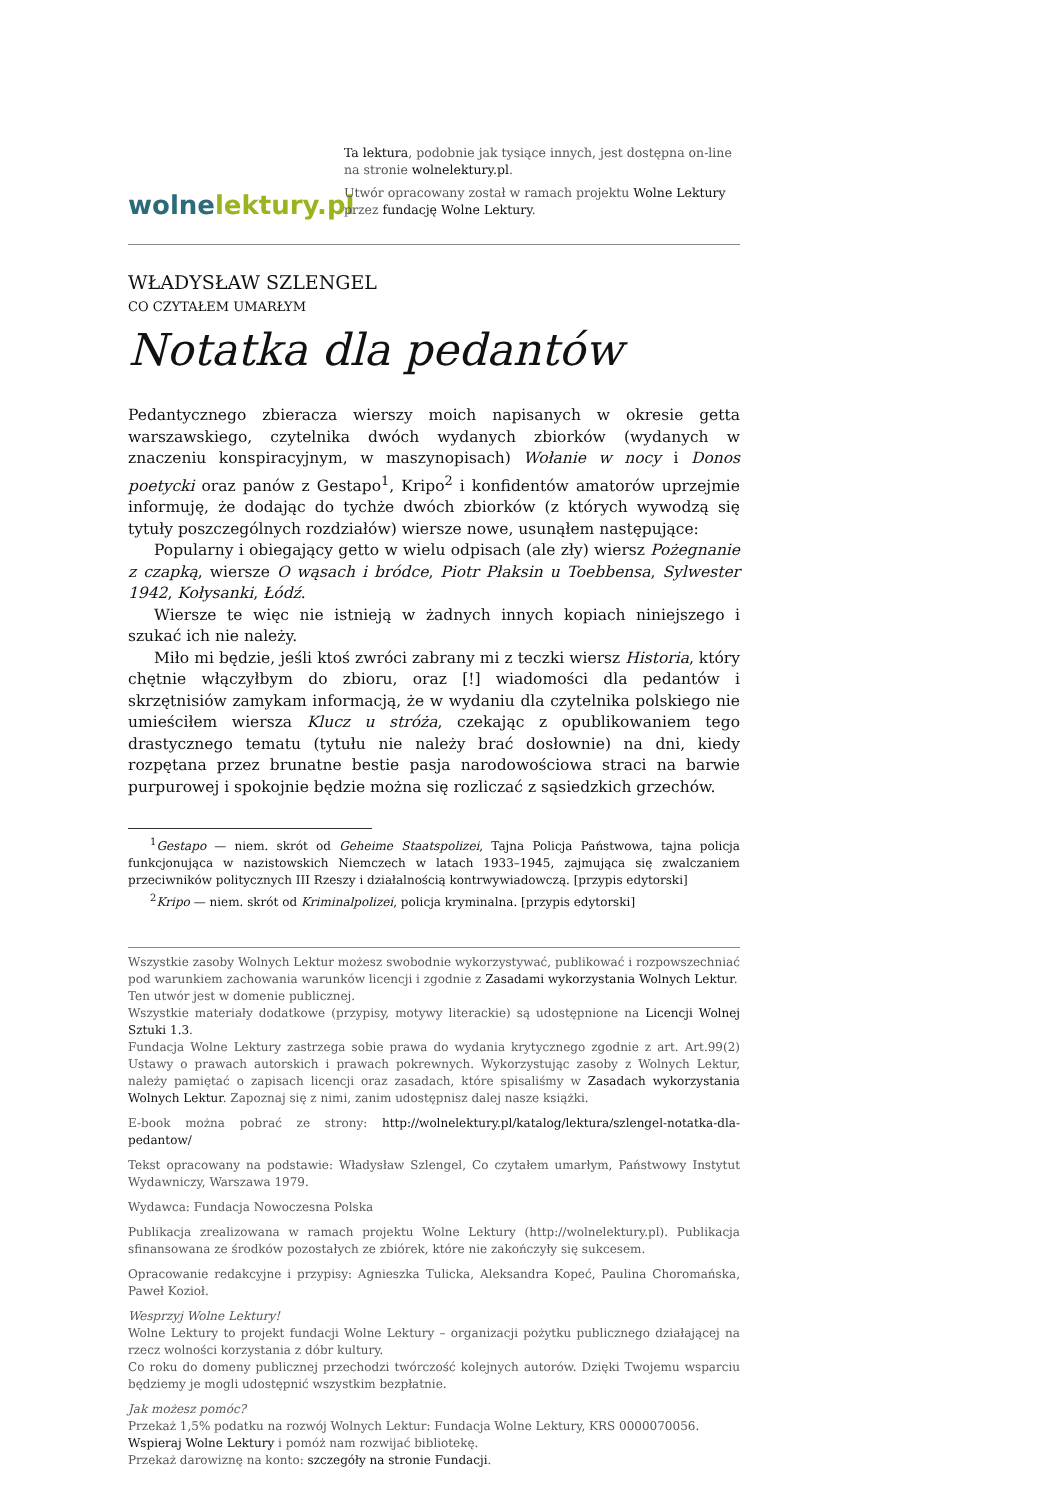wolnelektury.pl
Ta lektura, podobnie jak tysiące innych, jest dostępna on-line na stronie wolnelektury.pl.
Utwór opracowany został w ramach projektu Wolne Lektury przez fundację Wolne Lektury.
WŁADYSŁAW SZLENGEL
CO CZYTAŁEM UMARŁYM
Notatka dla pedantów
Pedantycznego zbieracza wierszy moich napisanych w okresie getta warszawskiego, czytelnika dwóch wydanych zbiorków (wydanych w znaczeniu konspiracyjnym, w maszynopisach) Wołanie w nocy i Donos poetycki oraz panów z Gestapo<sup>1</sup>, Kripo<sup>2</sup> i konfidentów amatorów uprzejmie informuję, że dodając do tychże dwóch zbiorków (z których wywodzą się tytuły poszczególnych rozdziałów) wiersze nowe, usunąłem następujące:
Popularny i obiegający getto w wielu odpisach (ale zły) wiersz Pożegnanie z czapką, wiersze O wąsach i bródce, Piotr Płaksin u Toebbensa, Sylwester 1942, Kołysanki, Łódź.
Wiersze te więc nie istnieją w żadnych innych kopiach niniejszego i szukać ich nie należy.
Miło mi będzie, jeśli ktoś zwróci zabrany mi z teczki wiersz Historia, który chętnie włączyłbym do zbioru, oraz [!] wiadomości dla pedantów i skrzętnisiów zamykam informacją, że w wydaniu dla czytelnika polskiego nie umieściłem wiersza Klucz u stróża, czekając z opublikowaniem tego drastycznego tematu (tytułu nie należy brać dosłownie) na dni, kiedy rozpętana przez brunatne bestie pasja narodowościowa straci na barwie purpurowej i spokojnie będzie można się rozliczać z sąsiedzkich grzechów.
<sup>1</sup> Gestapo — niem. skrót od Geheime Staatspolizei, Tajna Policja Państwowa, tajna policja funkcjonująca w nazistowskich Niemczech w latach 1933–1945, zajmująca się zwalczaniem przeciwników politycznych III Rzeszy i działalnością kontrwywiadowczą. [przypis edytorski]
<sup>2</sup> Kripo — niem. skrót od Kriminalpolizei, policja kryminalna. [przypis edytorski]
Wszystkie zasoby Wolnych Lektur możesz swobodnie wykorzystywać, publikować i rozpowszechniać pod warunkiem zachowania warunków licencji i zgodnie z Zasadami wykorzystania Wolnych Lektur.
Ten utwór jest w domenie publicznej.
Wszystkie materiały dodatkowe (przypisy, motywy literackie) są udostępnione na Licencji Wolnej Sztuki 1.3.
Fundacja Wolne Lektury zastrzega sobie prawa do wydania krytycznego zgodnie z art. Art.99(2) Ustawy o prawach autorskich i prawach pokrewnych. Wykorzystując zasoby z Wolnych Lektur, należy pamiętać o zapisach licencji oraz zasadach, które spisaliśmy w Zasadach wykorzystania Wolnych Lektur. Zapoznaj się z nimi, zanim udostępnisz dalej nasze książki.
E-book można pobrać ze strony: http://wolnelektury.pl/katalog/lektura/szlengel-notatka-dla-pedantow/
Tekst opracowany na podstawie: Władysław Szlengel, Co czytałem umarłym, Państwowy Instytut Wydawniczy, Warszawa 1979.
Wydawca: Fundacja Nowoczesna Polska
Publikacja zrealizowana w ramach projektu Wolne Lektury (http://wolnelektury.pl). Publikacja sfinansowana ze środków pozostałych ze zbiórek, które nie zakończyły się sukcesem.
Opracowanie redakcyjne i przypisy: Agnieszka Tulicka, Aleksandra Kopeć, Paulina Choromańska, Paweł Kozioł.
Wesprzyj Wolne Lektury!
Wolne Lektury to projekt fundacji Wolne Lektury – organizacji pożytku publicznego działającej na rzecz wolności korzystania z dóbr kultury.
Co roku do domeny publicznej przechodzi twórczość kolejnych autorów. Dzięki Twojemu wsparciu będziemy je mogli udostępnić wszystkim bezpłatnie.
Jak możesz pomóc?
Przekaż 1,5% podatku na rozwój Wolnych Lektur: Fundacja Wolne Lektury, KRS 0000070056.
Wspieraj Wolne Lektury i pomóż nam rozwijać bibliotekę.
Przekaż darowiznę na konto: szczegóły na stronie Fundacji.